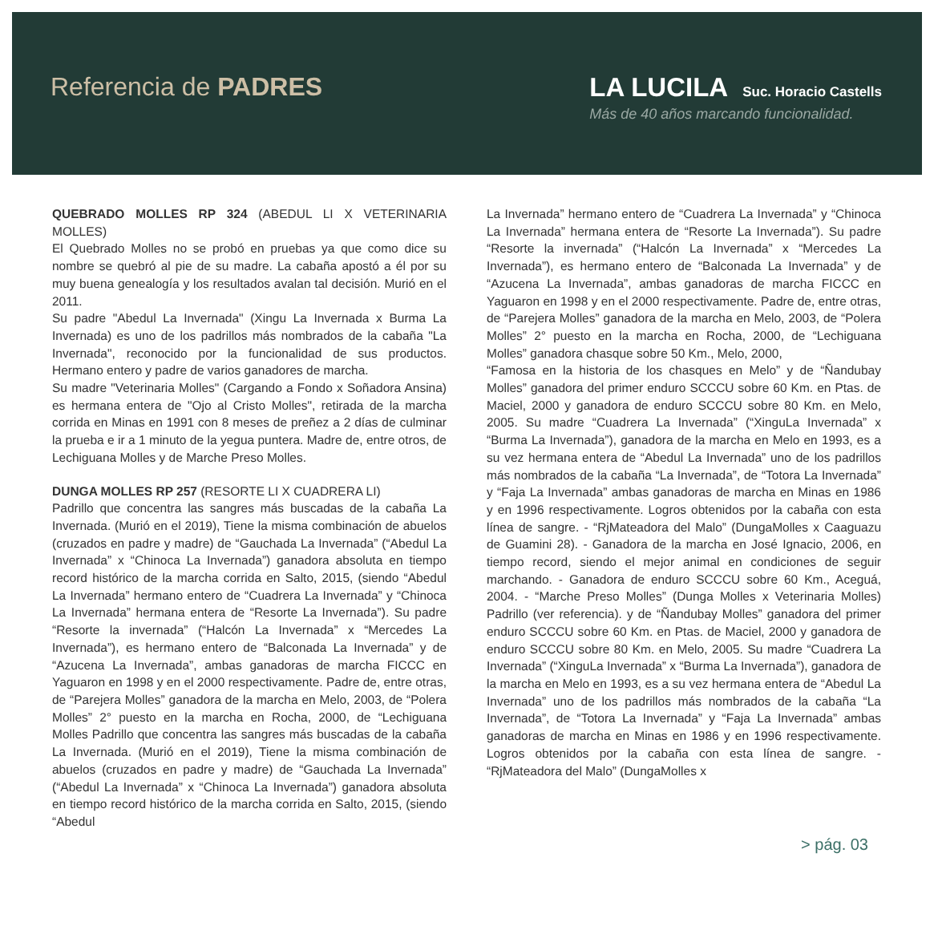Referencia de PADRES LA LUCILA Suc. Horacio Castells
Más de 40 años marcando funcionalidad.
QUEBRADO MOLLES RP 324 (ABEDUL LI X VETERINARIA MOLLES)
El Quebrado Molles no se probó en pruebas ya que como dice su nombre se quebró al pie de su madre. La cabaña apostó a él por su muy buena genealogía y los resultados avalan tal decisión. Murió en el 2011.
Su padre "Abedul La Invernada" (Xingu La Invernada x Burma La Invernada) es uno de los padrillos más nombrados de la cabaña "La Invernada", reconocido por la funcionalidad de sus productos. Hermano entero y padre de varios ganadores de marcha.
Su madre "Veterinaria Molles" (Cargando a Fondo x Soñadora Ansina) es hermana entera de "Ojo al Cristo Molles", retirada de la marcha corrida en Minas en 1991 con 8 meses de preñez a 2 días de culminar la prueba e ir a 1 minuto de la yegua puntera. Madre de, entre otros, de Lechiguana Molles y de Marche Preso Molles.
DUNGA MOLLES RP 257 (RESORTE LI X CUADRERA LI)
Padrillo que concentra las sangres más buscadas de la cabaña La Invernada. (Murió en el 2019), Tiene la misma combinación de abuelos (cruzados en padre y madre) de “Gauchada La Invernada” (“Abedul La Invernada” x “Chinoca La Invernada”) ganadora absoluta en tiempo record histórico de la marcha corrida en Salto, 2015, (siendo “Abedul La Invernada” hermano entero de “Cuadrera La Invernada” y “Chinoca La Invernada” hermana entera de “Resorte La Invernada”). Su padre “Resorte la invernada” (“Halcón La Invernada” x “Mercedes La Invernada”), es hermano entero de “Balconada La Invernada” y de “Azucena La Invernada”, ambas ganadoras de marcha FICCC en Yaguaron en 1998 y en el 2000 respectivamente. Padre de, entre otras, de “Parejera Molles” ganadora de la marcha en Melo, 2003, de “Polera Molles” 2° puesto en la marcha en Rocha, 2000, de “Lechiguana Molles Padrillo que concentra las sangres más buscadas de la cabaña La Invernada. (Murió en el 2019), Tiene la misma combinación de abuelos (cruzados en padre y madre) de “Gauchada La Invernada” (“Abedul La Invernada” x “Chinoca La Invernada”) ganadora absoluta en tiempo record histórico de la marcha corrida en Salto, 2015, (siendo “Abedul
La Invernada” hermano entero de “Cuadrera La Invernada” y “Chinoca La Invernada” hermana entera de “Resorte La Invernada”). Su padre “Resorte la invernada” (“Halcón La Invernada” x “Mercedes La Invernada”), es hermano entero de “Balconada La Invernada” y de “Azucena La Invernada”, ambas ganadoras de marcha FICCC en Yaguaron en 1998 y en el 2000 respectivamente. Padre de, entre otras, de “Parejera Molles” ganadora de la marcha en Melo, 2003, de “Polera Molles” 2° puesto en la marcha en Rocha, 2000, de “Lechiguana Molles” ganadora chasque sobre 50 Km., Melo, 2000,
“Famosa en la historia de los chasques en Melo” y de “Ñandubay Molles” ganadora del primer enduro SCCCU sobre 60 Km. en Ptas. de Maciel, 2000 y ganadora de enduro SCCCU sobre 80 Km. en Melo, 2005. Su madre “Cuadrera La Invernada” (“XinguLa Invernada” x “Burma La Invernada”), ganadora de la marcha en Melo en 1993, es a su vez hermana entera de “Abedul La Invernada” uno de los padrillos más nombrados de la cabaña “La Invernada”, de “Totora La Invernada” y “Faja La Invernada” ambas ganadoras de marcha en Minas en 1986 y en 1996 respectivamente. Logros obtenidos por la cabaña con esta línea de sangre. - “RjMateadora del Malo” (DungaMolles x Caaguazu de Guamini 28). - Ganadora de la marcha en José Ignacio, 2006, en tiempo record, siendo el mejor animal en condiciones de seguir marchando. - Ganadora de enduro SCCCU sobre 60 Km., Aceguá, 2004. - “Marche Preso Molles” (Dunga Molles x Veterinaria Molles) Padrillo (ver referencia). y de “Ñandubay Molles” ganadora del primer enduro SCCCU sobre 60 Km. en Ptas. de Maciel, 2000 y ganadora de enduro SCCCU sobre 80 Km. en Melo, 2005. Su madre “Cuadrera La Invernada” (“XinguLa Invernada” x “Burma La Invernada”), ganadora de la marcha en Melo en 1993, es a su vez hermana entera de “Abedul La Invernada” uno de los padrillos más nombrados de la cabaña “La Invernada”, de “Totora La Invernada” y “Faja La Invernada” ambas ganadoras de marcha en Minas en 1986 y en 1996 respectivamente. Logros obtenidos por la cabaña con esta línea de sangre. - “RjMateadora del Malo” (DungaMolles x
> pág. 03